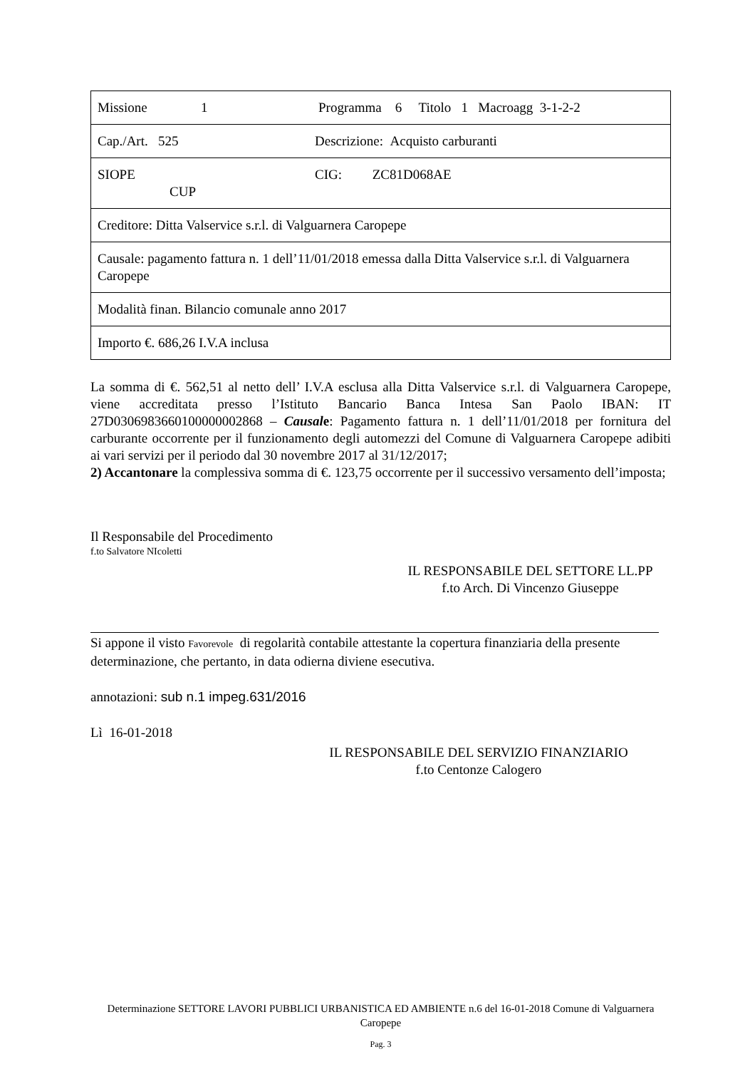| Missione 1 Programma 6 Titolo 1 Macroagg 3-1-2-2 |
| Cap./Art. 525 Descrizione: Acquisto carburanti |
| SIOPE CIG: ZC81D068AE CUP |
| Creditore: Ditta Valservice s.r.l. di Valguarnera Caropepe |
| Causale: pagamento fattura n. 1 dell’11/01/2018 emessa dalla Ditta Valservice s.r.l. di Valguarnera Caropepe |
| Modalità finan. Bilancio comunale anno 2017 |
| Importo €. 686,26 I.V.A inclusa |
La somma di €. 562,51 al netto dell’ I.V.A esclusa alla Ditta Valservice s.r.l. di Valguarnera Caropepe, viene accreditata presso l’Istituto Bancario Banca Intesa San Paolo IBAN: IT 27D0306983660100000002868 – Causale: Pagamento fattura n. 1 dell’11/01/2018 per fornitura del carburante occorrente per il funzionamento degli automezzi del Comune di Valguarnera Caropepe adibiti ai vari servizi per il periodo dal 30 novembre 2017 al 31/12/2017;
2) Accantonare la complessiva somma di €. 123,75 occorrente per il successivo versamento dell’imposta;
Il Responsabile del Procedimento
f.to Salvatore NIcoletti
IL RESPONSABILE DEL SETTORE LL.PP
f.to Arch. Di Vincenzo Giuseppe
Si appone il visto Favorevole di regolarità contabile attestante la copertura finanziaria della presente determinazione, che pertanto, in data odierna diviene esecutiva.
annotazioni: sub n.1 impeg.631/2016
Lì 16-01-2018
IL RESPONSABILE DEL SERVIZIO FINANZIARIO
f.to Centonze Calogero
Determinazione SETTORE LAVORI PUBBLICI URBANISTICA ED AMBIENTE n.6 del 16-01-2018 Comune di Valguarnera Caropepe
Pag. 3